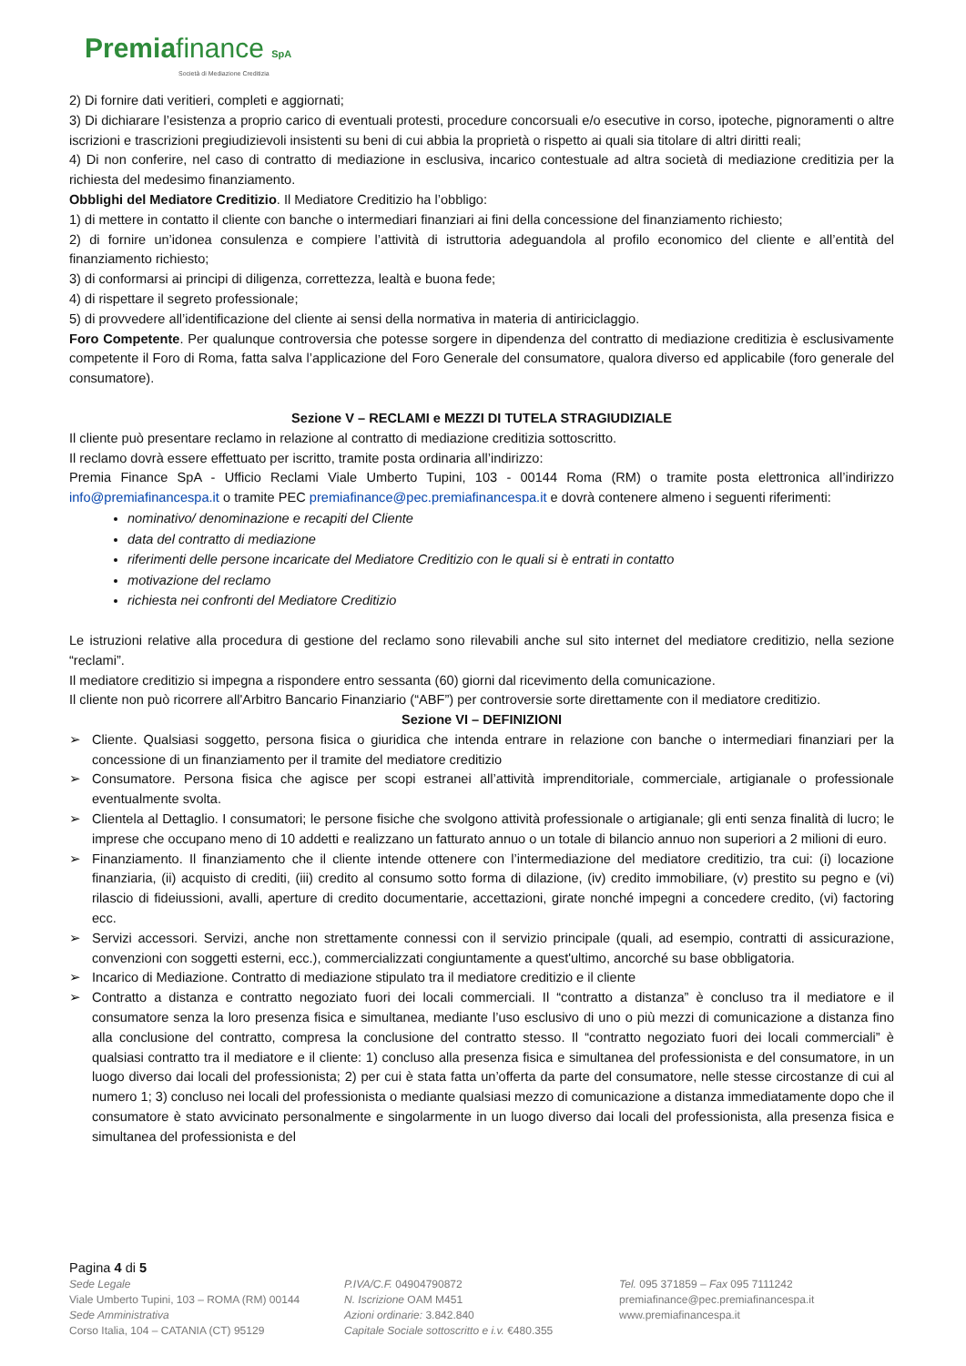Premiafinance SpA
Società di Mediazione Creditizia
2) Di fornire dati veritieri, completi e aggiornati;
3) Di dichiarare l’esistenza a proprio carico di eventuali protesti, procedure concorsuali e/o esecutive in corso, ipoteche, pignoramenti o altre iscrizioni e trascrizioni pregiudizievoli insistenti su beni di cui abbia la proprietà o rispetto ai quali sia titolare di altri diritti reali;
4) Di non conferire, nel caso di contratto di mediazione in esclusiva, incarico contestuale ad altra società di mediazione creditizia per la richiesta del medesimo finanziamento.
Obblighi del Mediatore Creditizio. Il Mediatore Creditizio ha l’obbligo:
1) di mettere in contatto il cliente con banche o intermediari finanziari ai fini della concessione del finanziamento richiesto;
2) di fornire un’idonea consulenza e compiere l’attività di istruttoria adeguandola al profilo economico del cliente e all’entità del finanziamento richiesto;
3) di conformarsi ai principi di diligenza, correttezza, lealtà e buona fede;
4) di rispettare il segreto professionale;
5) di provvedere all’identificazione del cliente ai sensi della normativa in materia di antiriciclaggio.
Foro Competente. Per qualunque controversia che potesse sorgere in dipendenza del contratto di mediazione creditizia è esclusivamente competente il Foro di Roma, fatta salva l’applicazione del Foro Generale del consumatore, qualora diverso ed applicabile (foro generale del consumatore).
Sezione V – RECLAMI e MEZZI DI TUTELA STRAGIUDIZIALE
Il cliente può presentare reclamo in relazione al contratto di mediazione creditizia sottoscritto.
Il reclamo dovrà essere effettuato per iscritto, tramite posta ordinaria all’indirizzo:
Premia Finance SpA - Ufficio Reclami Viale Umberto Tupini, 103 - 00144 Roma (RM) o tramite posta elettronica all’indirizzo info@premiafinancespa.it o tramite PEC premiafinance@pec.premiafinancespa.it e dovrà contenere almeno i seguenti riferimenti:
nominativo/ denominazione e recapiti del Cliente
data del contratto di mediazione
riferimenti delle persone incaricate del Mediatore Creditizio con le quali si è entrati in contatto
motivazione del reclamo
richiesta nei confronti del Mediatore Creditizio
Le istruzioni relative alla procedura di gestione del reclamo sono rilevabili anche sul sito internet del mediatore creditizio, nella sezione “reclami”.
Il mediatore creditizio si impegna a rispondere entro sessanta (60) giorni dal ricevimento della comunicazione.
Il cliente non può ricorrere all'Arbitro Bancario Finanziario (“ABF”) per controversie sorte direttamente con il mediatore creditizio.
Sezione VI – DEFINIZIONI
➢ Cliente. Qualsiasi soggetto, persona fisica o giuridica che intenda entrare in relazione con banche o intermediari finanziari per la concessione di un finanziamento per il tramite del mediatore creditizio
➢ Consumatore. Persona fisica che agisce per scopi estranei all’attività imprenditoriale, commerciale, artigianale o professionale eventualmente svolta.
➢ Clientela al Dettaglio. I consumatori; le persone fisiche che svolgono attività professionale o artigianale; gli enti senza finalità di lucro; le imprese che occupano meno di 10 addetti e realizzano un fatturato annuo o un totale di bilancio annuo non superiori a 2 milioni di euro.
➢ Finanziamento. Il finanziamento che il cliente intende ottenere con l’intermediazione del mediatore creditizio, tra cui: (i) locazione finanziaria, (ii) acquisto di crediti, (iii) credito al consumo sotto forma di dilazione, (iv) credito immobiliare, (v) prestito su pegno e (vi) rilascio di fideiussioni, avalli, aperture di credito documentarie, accettazioni, girate nonché impegni a concedere credito, (vi) factoring ecc.
➢ Servizi accessori. Servizi, anche non strettamente connessi con il servizio principale (quali, ad esempio, contratti di assicurazione, convenzioni con soggetti esterni, ecc.), commercializzati congiuntamente a quest'ultimo, ancorché su base obbligatoria.
➢ Incarico di Mediazione. Contratto di mediazione stipulato tra il mediatore creditizio e il cliente
➢ Contratto a distanza e contratto negoziato fuori dei locali commerciali. Il “contratto a distanza” è concluso tra il mediatore e il consumatore senza la loro presenza fisica e simultanea, mediante l’uso esclusivo di uno o più mezzi di comunicazione a distanza fino alla conclusione del contratto, compresa la conclusione del contratto stesso. Il “contratto negoziato fuori dei locali commerciali” è qualsiasi contratto tra il mediatore e il cliente: 1) concluso alla presenza fisica e simultanea del professionista e del consumatore, in un luogo diverso dai locali del professionista; 2) per cui è stata fatta un’offerta da parte del consumatore, nelle stesse circostanze di cui al numero 1; 3) concluso nei locali del professionista o mediante qualsiasi mezzo di comunicazione a distanza immediatamente dopo che il consumatore è stato avvicinato personalmente e singolarmente in un luogo diverso dai locali del professionista, alla presenza fisica e simultanea del professionista e del
Pagina 4 di 5
Sede Legale
Viale Umberto Tupini, 103 – ROMA (RM) 00144
Sede Amministrativa
Corso Italia, 104 – CATANIA (CT) 95129
P.IVA/C.F. 04904790872
N. Iscrizione OAM M451
Azioni ordinarie: 3.842.840
Capitale Sociale sottoscritto e i.v. €480.355
Tel. 095 371859 – Fax 095 7111242
premiafinance@pec.premiafinancespa.it
www.premiafinancespa.it